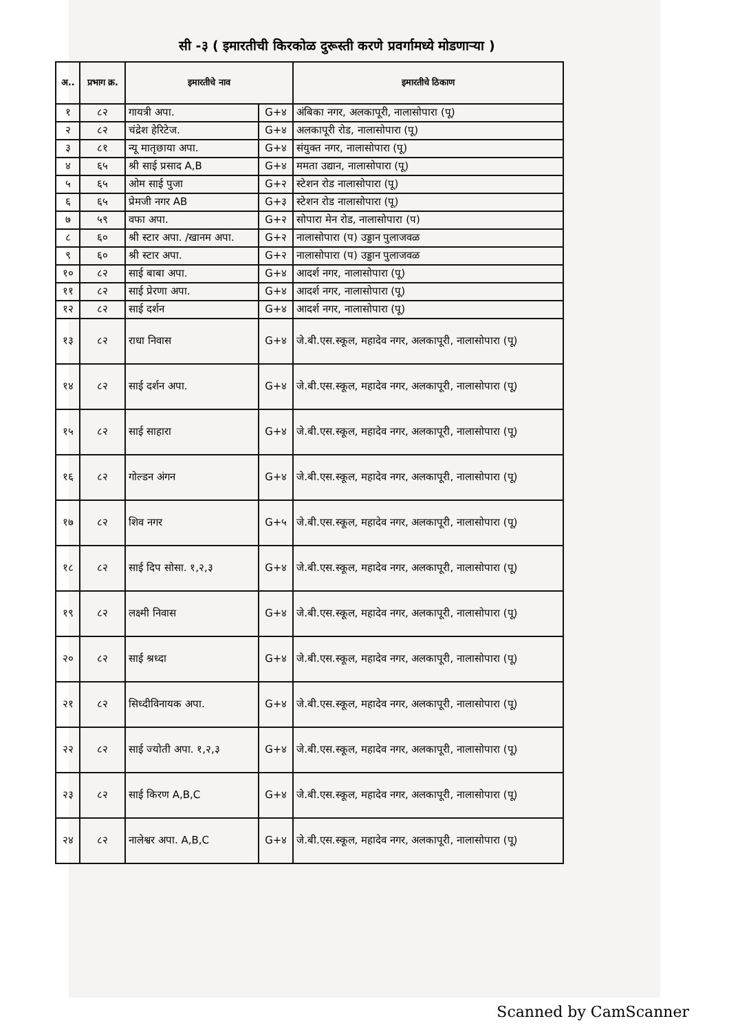सी -३ ( इमारतीची किरकोळ दुरूस्ती करणे प्रवर्गामध्ये मोडणाऱ्या )
| अ.. | प्रभाग क्र. | इमारतीचे नाव | | इमारतीचे ठिकाण |
| --- | --- | --- | --- | --- |
| १ | ८२ | गायत्री अपा. | G+४ | अंबिका नगर, अलकापूरी, नालासोपारा (पू) |
| २ | ८२ | चंद्रेश हेरिटेज. | G+४ | अलकापूरी रोड, नालासोपारा (पू) |
| ३ | ८१ | न्यू मातृछाया अपा. | G+४ | संयुक्त नगर, नालासोपारा (पू) |
| ४ | ६५ | श्री साई प्रसाद A,B | G+४ | ममता उद्यान, नालासोपारा (पू) |
| ५ | ६५ | ओम साई पुजा | G+२ | स्टेशन रोड नालासोपारा (पू) |
| ६ | ६५ | प्रेमजी नगर AB | G+३ | स्टेशन रोड नालासोपारा (पू) |
| ७ | ५९ | वफा अपा. | G+२ | सोपारा मेन रोड, नालासोपारा (प) |
| ८ | ६० | श्री स्टार अपा. /खानम अपा. | G+२ | नालासोपारा (प) उड्डान पुलाजवळ |
| ९ | ६० | श्री स्टार अपा. | G+२ | नालासोपारा (प) उड्डान पुलाजवळ |
| १० | ८२ | साई बाबा अपा. | G+४ | आदर्श नगर, नालासोपारा (पू) |
| ११ | ८२ | साई प्रेरणा अपा. | G+४ | आदर्श नगर, नालासोपारा (पू) |
| १२ | ८२ | साई दर्शन | G+४ | आदर्श नगर, नालासोपारा (पू) |
| १३ | ८२ | राधा निवास | G+४ | जे.बी.एस.स्कूल, महादेव नगर, अलकापूरी, नालासोपारा (पू) |
| १४ | ८२ | साई दर्शन अपा. | G+४ | जे.बी.एस.स्कूल, महादेव नगर, अलकापूरी, नालासोपारा (पू) |
| १५ | ८२ | साई साहारा | G+४ | जे.बी.एस.स्कूल, महादेव नगर, अलकापूरी, नालासोपारा (पू) |
| १६ | ८२ | गोल्डन अंगन | G+४ | जे.बी.एस.स्कूल, महादेव नगर, अलकापूरी, नालासोपारा (पू) |
| १७ | ८२ | शिव नगर | G+५ | जे.बी.एस.स्कूल, महादेव नगर, अलकापूरी, नालासोपारा (पू) |
| १८ | ८२ | साई दिप सोसा. १,२,३ | G+४ | जे.बी.एस.स्कूल, महादेव नगर, अलकापूरी, नालासोपारा (पू) |
| १९ | ८२ | लक्ष्मी निवास | G+४ | जे.बी.एस.स्कूल, महादेव नगर, अलकापूरी, नालासोपारा (पू) |
| २० | ८२ | साई श्रध्दा | G+४ | जे.बी.एस.स्कूल, महादेव नगर, अलकापूरी, नालासोपारा (पू) |
| २१ | ८२ | सिध्दीविनायक अपा. | G+४ | जे.बी.एस.स्कूल, महादेव नगर, अलकापूरी, नालासोपारा (पू) |
| २२ | ८२ | साई ज्योती अपा. १,२,३ | G+४ | जे.बी.एस.स्कूल, महादेव नगर, अलकापूरी, नालासोपारा (पू) |
| २३ | ८२ | साई किरण A,B,C | G+४ | जे.बी.एस.स्कूल, महादेव नगर, अलकापूरी, नालासोपारा (पू) |
| २४ | ८२ | नालेश्वर अपा. A,B,C | G+४ | जे.बी.एस.स्कूल, महादेव नगर, अलकापूरी, नालासोपारा (पू) |
Scanned by CamScanner